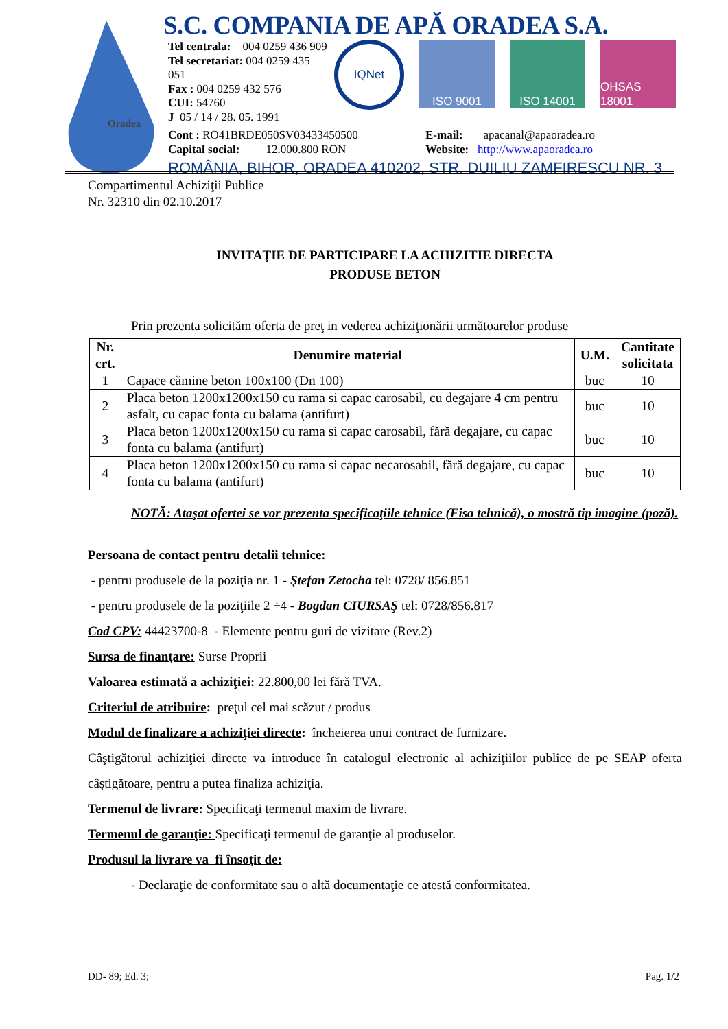Oradea
S.C. COMPANIA DE APĂ ORADEA S.A.
Tel centrala: 004 0259 436 909
Tel secretariat: 004 0259 435 051
Fax : 004 0259 432 576
CUI: 54760
J 05 / 14 / 28. 05. 1991
IQNet
ISO 9001 ISO 14001 OHSAS 18001
Cont : RO41BRDE050SV03433450500
Capital social: 12.000.800 RON
E-mail: apacanal@apaoradea.ro
Website: http://www.apaoradea.ro
ROMÂNIA, BIHOR, ORADEA 410202, STR. DUILIU ZAMFIRESCU NR. 3
Compartimentul Achiziţii Publice
Nr. 32310 din 02.10.2017
INVITAŢIE DE PARTICIPARE LA ACHIZITIE DIRECTA
PRODUSE BETON
Prin prezenta solicităm oferta de preţ in vederea achiziţionării următoarelor produse
| Nr. crt. | Denumire material | U.M. | Cantitate solicitata |
| --- | --- | --- | --- |
| 1 | Capace cămine beton 100x100 (Dn 100) | buc | 10 |
| 2 | Placa beton 1200x1200x150 cu rama si capac carosabil, cu degajare 4 cm pentru asfalt, cu capac fonta cu balama (antifurt) | buc | 10 |
| 3 | Placa beton 1200x1200x150 cu rama si capac carosabil, fără degajare, cu capac fonta cu balama (antifurt) | buc | 10 |
| 4 | Placa beton 1200x1200x150 cu rama si capac necarosabil, fără degajare, cu capac fonta cu balama (antifurt) | buc | 10 |
NOTĂ: Ataşat ofertei se vor prezenta specificaţiile tehnice (Fisa tehnică), o mostră tip imagine (poză).
Persoana de contact pentru detalii tehnice:
- pentru produsele de la poziţia nr. 1 - Ştefan Zetocha tel: 0728/ 856.851
- pentru produsele de la poziţiile 2 ÷4 - Bogdan CIURSAŞ tel: 0728/856.817
Cod CPV: 44423700-8 - Elemente pentru guri de vizitare (Rev.2)
Sursa de finanţare: Surse Proprii
Valoarea estimată a achiziţiei: 22.800,00 lei fără TVA.
Criteriul de atribuire: preţul cel mai scăzut / produs
Modul de finalizare a achiziţiei directe: încheierea unui contract de furnizare.
Câştigătorul achiziţiei directe va introduce în catalogul electronic al achiziţiilor publice de pe SEAP oferta câştigătoare, pentru a putea finaliza achiziţia.
Termenul de livrare: Specificaţi termenul maxim de livrare.
Termenul de garanţie: Specificaţi termenul de garanţie al produselor.
Produsul la livrare va fi însoţit de:
- Declaraţie de conformitate sau o altă documentaţie ce atestă conformitatea.
DD- 89; Ed. 3; Pag. 1/2